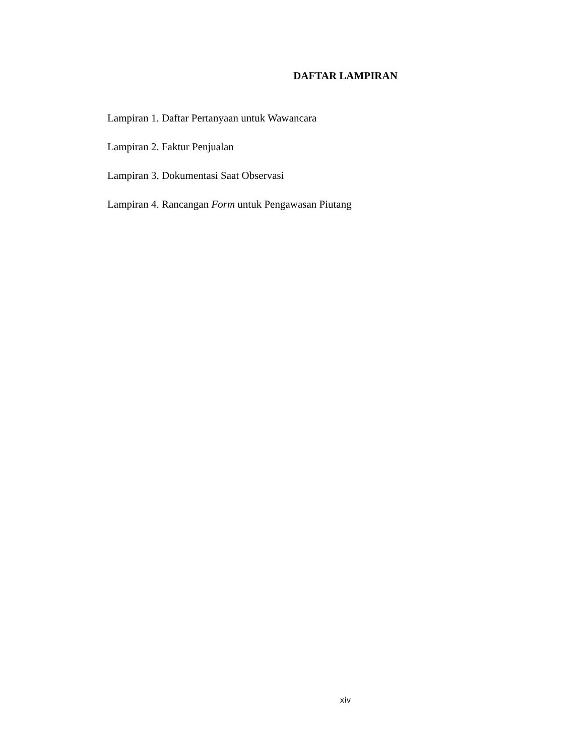DAFTAR LAMPIRAN
Lampiran 1. Daftar Pertanyaan untuk Wawancara
Lampiran 2. Faktur Penjualan
Lampiran 3. Dokumentasi Saat Observasi
Lampiran 4. Rancangan Form untuk Pengawasan Piutang
xiv